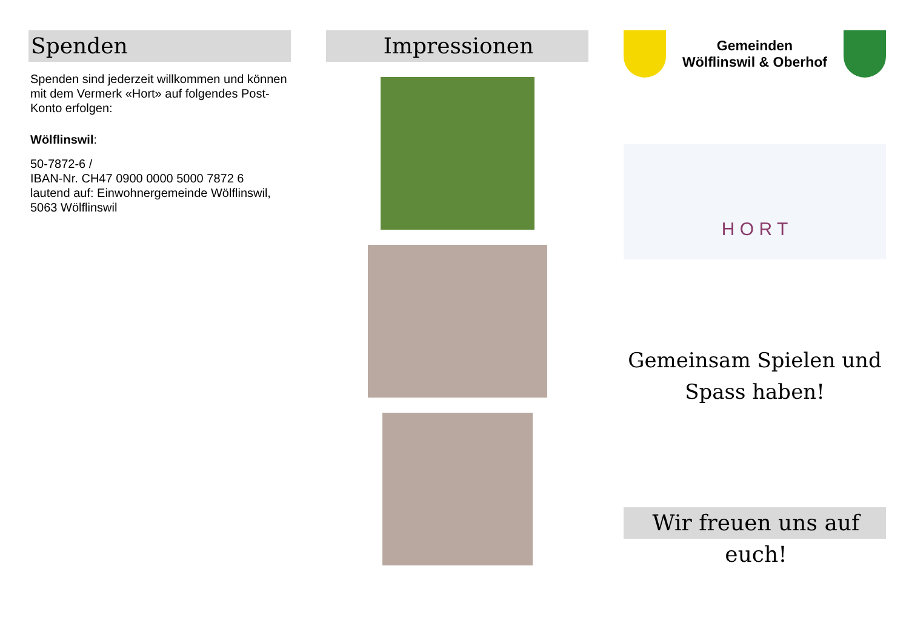Spenden
Spenden sind jederzeit willkommen und können mit dem Vermerk «Hort» auf folgendes Post-Konto erfolgen:
Wölflinswil:
50-7872-6 /
IBAN-Nr. CH47 0900 0000 5000 7872 6
lautend auf: Einwohnergemeinde Wölflinswil, 5063 Wölflinswil
Impressionen
Gemeinden
Wölflinswil & Oberhof
H O R T
Gemeinsam Spielen und Spass haben!
Wir freuen uns auf euch!